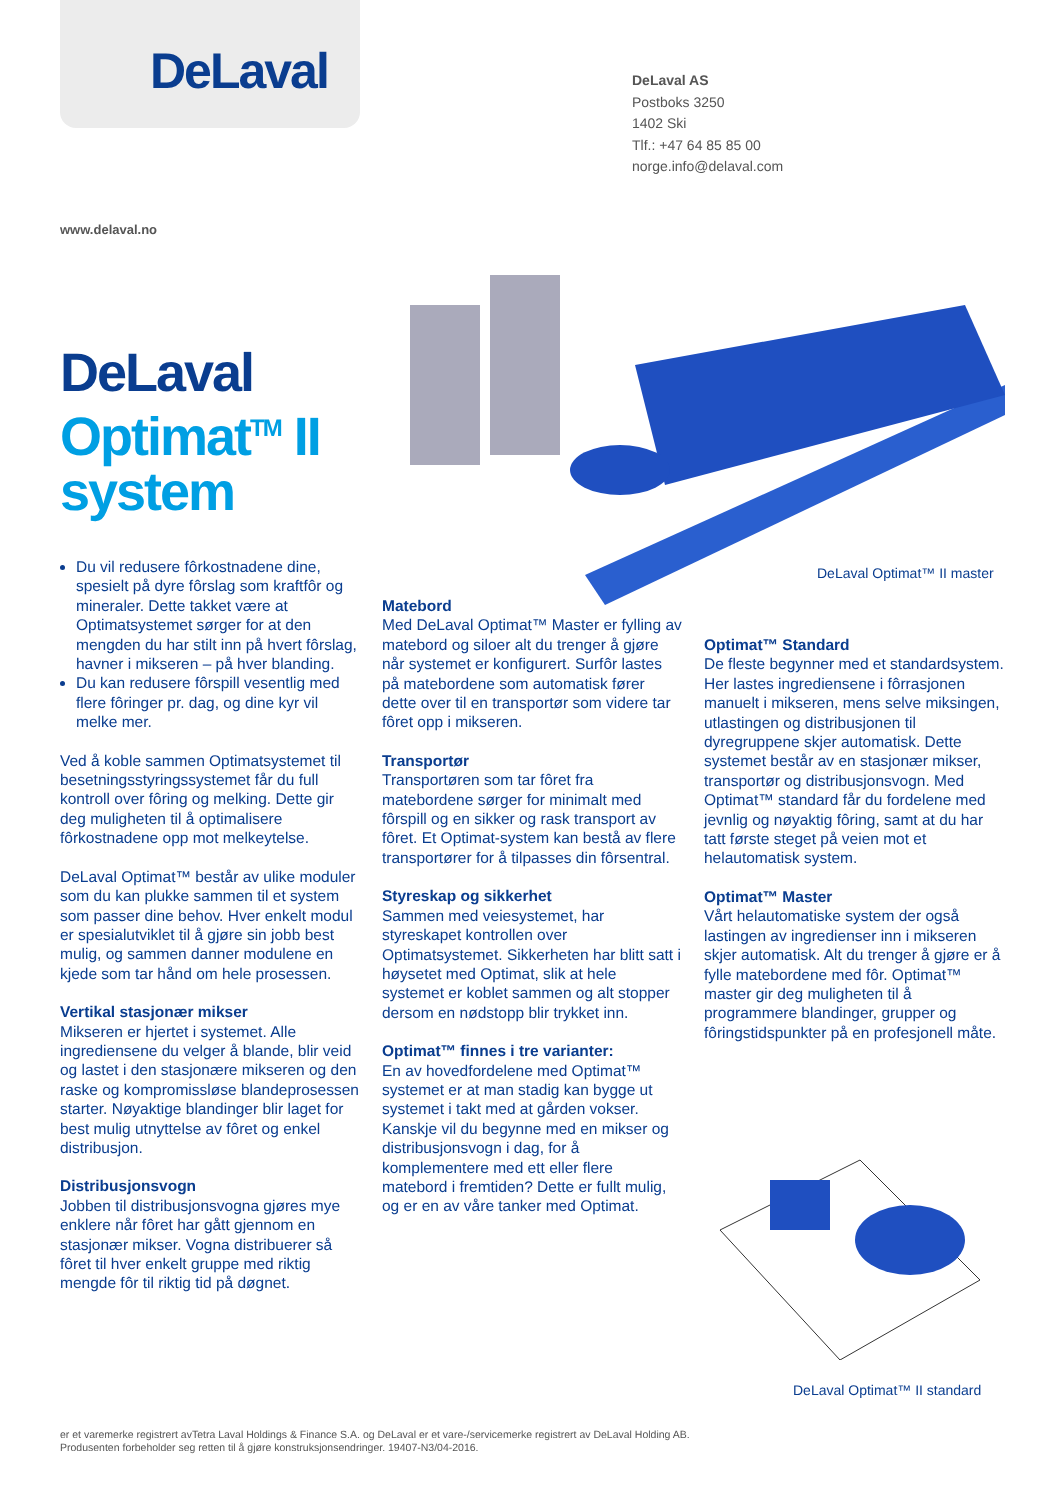DeLaval
DeLaval AS
Postboks 3250
1402 Ski
Tlf.: +47 64 85 85 00
norge.info@delaval.com
www.delaval.no
DeLaval
Optimat<sup>TM</sup> II
system
DeLaval Optimat™ II master
Du vil redusere fôrkostnadene dine, spesielt på dyre fôrslag som kraftfôr og mineraler. Dette takket være at Optimatsystemet sørger for at den mengden du har stilt inn på hvert fôrslag, havner i mikseren – på hver blanding.
Du kan redusere fôrspill vesentlig med flere fôringer pr. dag, og dine kyr vil melke mer.
Ved å koble sammen Optimatsystemet til besetningsstyringssystemet får du full kontroll over fôring og melking. Dette gir deg muligheten til å optimalisere fôrkostnadene opp mot melkeytelse.
DeLaval Optimat™ består av ulike moduler som du kan plukke sammen til et system som passer dine behov. Hver enkelt modul er spesialutviklet til å gjøre sin jobb best mulig, og sammen danner modulene en kjede som tar hånd om hele prosessen.
Vertikal stasjonær mikser
Mikseren er hjertet i systemet. Alle ingrediensene du velger å blande, blir veid og lastet i den stasjonære mikseren og den raske og kompromissløse blandeprosessen starter. Nøyaktige blandinger blir laget for best mulig utnyttelse av fôret og enkel distribusjon.
Distribusjonsvogn
Jobben til distribusjonsvogna gjøres mye enklere når fôret har gått gjennom en stasjonær mikser. Vogna distribuerer så fôret til hver enkelt gruppe med riktig mengde fôr til riktig tid på døgnet.
Matebord
Med DeLaval Optimat™ Master er fylling av matebord og siloer alt du trenger å gjøre når systemet er konfigurert. Surfôr lastes på matebordene som automatisk fører dette over til en transportør som videre tar fôret opp i mikseren.
Transportør
Transportøren som tar fôret fra matebordene sørger for minimalt med fôrspill og en sikker og rask transport av fôret. Et Optimat-system kan bestå av flere transportører for å tilpasses din fôrsentral.
Styreskap og sikkerhet
Sammen med veiesystemet, har styreskapet kontrollen over Optimatsystemet. Sikkerheten har blitt satt i høysetet med Optimat, slik at hele systemet er koblet sammen og alt stopper dersom en nødstopp blir trykket inn.
Optimat™ finnes i tre varianter:
En av hovedfordelene med Optimat™ systemet er at man stadig kan bygge ut systemet i takt med at gården vokser. Kanskje vil du begynne med en mikser og distribusjonsvogn i dag, for å komplementere med ett eller flere matebord i fremtiden? Dette er fullt mulig, og er en av våre tanker med Optimat.
Optimat™ Standard
De fleste begynner med et standardsystem. Her lastes ingrediensene i fôrrasjonen manuelt i mikseren, mens selve miksingen, utlastingen og distribusjonen til dyregruppene skjer automatisk. Dette systemet består av en stasjonær mikser, transportør og distribusjonsvogn. Med Optimat™ standard får du fordelene med jevnlig og nøyaktig fôring, samt at du har tatt første steget på veien mot et helautomatisk system.
Optimat™ Master
Vårt helautomatiske system der også lastingen av ingredienser inn i mikseren skjer automatisk. Alt du trenger å gjøre er å fylle matebordene med fôr. Optimat™ master gir deg muligheten til å programmere blandinger, grupper og fôringstidspunkter på en profesjonell måte.
DeLaval Optimat™ II standard
er et varemerke registrert avTetra Laval Holdings & Finance S.A. og DeLaval er et vare-/servicemerke registrert av DeLaval Holding AB.
Produsenten forbeholder seg retten til å gjøre konstruksjonsendringer. 19407-N3/04-2016.